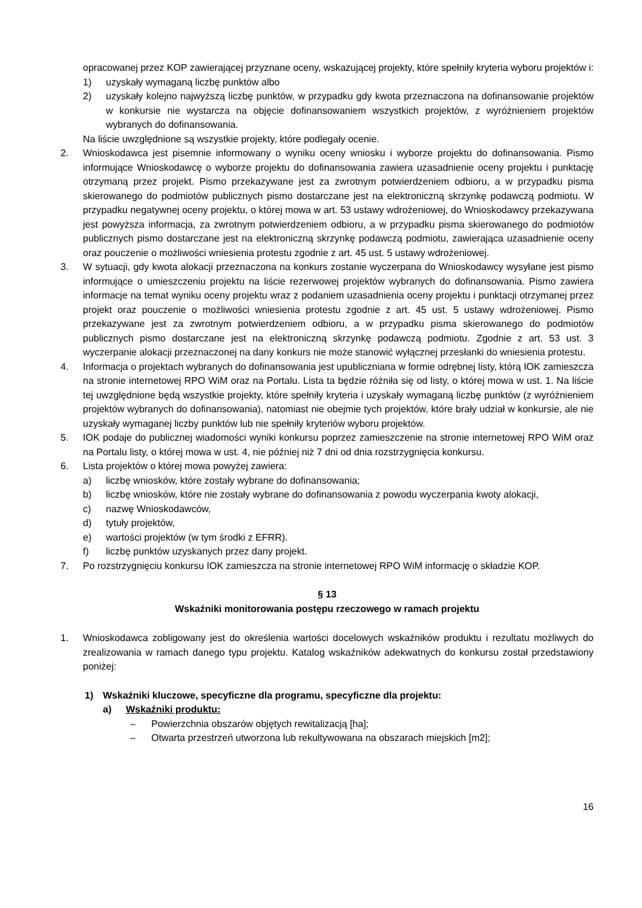opracowanej przez KOP zawierającej przyznane oceny, wskazującej projekty, które spełniły kryteria wyboru projektów i:
1) uzyskały wymaganą liczbę punktów albo
2) uzyskały kolejno najwyższą liczbę punktów, w przypadku gdy kwota przeznaczona na dofinansowanie projektów w konkursie nie wystarcza na objęcie dofinansowaniem wszystkich projektów, z wyróżnieniem projektów wybranych do dofinansowania.
Na liście uwzględnione są wszystkie projekty, które podlegały ocenie.
2. Wnioskodawca jest pisemnie informowany o wyniku oceny wniosku i wyborze projektu do dofinansowania. Pismo informujące Wnioskodawcę o wyborze projektu do dofinansowania zawiera uzasadnienie oceny projektu i punktację otrzymaną przez projekt. Pismo przekazywane jest za zwrotnym potwierdzeniem odbioru, a w przypadku pisma skierowanego do podmiotów publicznych pismo dostarczane jest na elektroniczną skrzynkę podawczą podmiotu. W przypadku negatywnej oceny projektu, o której mowa w art. 53 ustawy wdrożeniowej, do Wnioskodawcy przekazywana jest powyższa informacja, za zwrotnym potwierdzeniem odbioru, a w przypadku pisma skierowanego do podmiotów publicznych pismo dostarczane jest na elektroniczną skrzynkę podawczą podmiotu, zawierająca uzasadnienie oceny oraz pouczenie o możliwości wniesienia protestu zgodnie z art. 45 ust. 5 ustawy wdrożeniowej.
3. W sytuacji, gdy kwota alokacji przeznaczona na konkurs zostanie wyczerpana do Wnioskodawcy wysyłane jest pismo informujące o umieszczeniu projektu na liście rezerwowej projektów wybranych do dofinansowania. Pismo zawiera informacje na temat wyniku oceny projektu wraz z podaniem uzasadnienia oceny projektu i punktacji otrzymanej przez projekt oraz pouczenie o możliwości wniesienia protestu zgodnie z art. 45 ust. 5 ustawy wdrożeniowej. Pismo przekazywane jest za zwrotnym potwierdzeniem odbioru, a w przypadku pisma skierowanego do podmiotów publicznych pismo dostarczane jest na elektroniczną skrzynkę podawczą podmiotu. Zgodnie z art. 53 ust. 3 wyczerpanie alokacji przeznaczonej na dany konkurs nie może stanowić wyłącznej przesłanki do wniesienia protestu.
4. Informacja o projektach wybranych do dofinansowania jest upubliczniana w formie odrębnej listy, którą IOK zamieszcza na stronie internetowej RPO WiM oraz na Portalu. Lista ta będzie różniła się od listy, o której mowa w ust. 1. Na liście tej uwzględnione będą wszystkie projekty, które spełniły kryteria i uzyskały wymaganą liczbę punktów (z wyróżnieniem projektów wybranych do dofinansowania), natomiast nie obejmie tych projektów, które brały udział w konkursie, ale nie uzyskały wymaganej liczby punktów lub nie spełniły kryteriów wyboru projektów.
5. IOK podaje do publicznej wiadomości wyniki konkursu poprzez zamieszczenie na stronie internetowej RPO WiM oraz na Portalu listy, o której mowa w ust. 4, nie później niż 7 dni od dnia rozstrzygnięcia konkursu.
6. Lista projektów o której mowa powyżej zawiera:
a) liczbę wniosków, które zostały wybrane do dofinansowania;
b) liczbę wniosków, które nie zostały wybrane do dofinansowania z powodu wyczerpania kwoty alokacji,
c) nazwę Wnioskodawców,
d) tytuły projektów,
e) wartości projektów (w tym środki z EFRR).
f) liczbę punktów uzyskanych przez dany projekt.
7. Po rozstrzygnięciu konkursu IOK zamieszcza na stronie internetowej RPO WiM informację o składzie KOP.
§ 13
Wskaźniki monitorowania postępu rzeczowego w ramach projektu
1. Wnioskodawca zobligowany jest do określenia wartości docelowych wskaźników produktu i rezultatu możliwych do zrealizowania w ramach danego typu projektu. Katalog wskaźników adekwatnych do konkursu został przedstawiony poniżej:
1) Wskaźniki kluczowe, specyficzne dla programu, specyficzne dla projektu:
a) Wskaźniki produktu:
– Powierzchnia obszarów objętych rewitalizacją [ha];
– Otwarta przestrzeń utworzona lub rekultywowana na obszarach miejskich [m2];
16